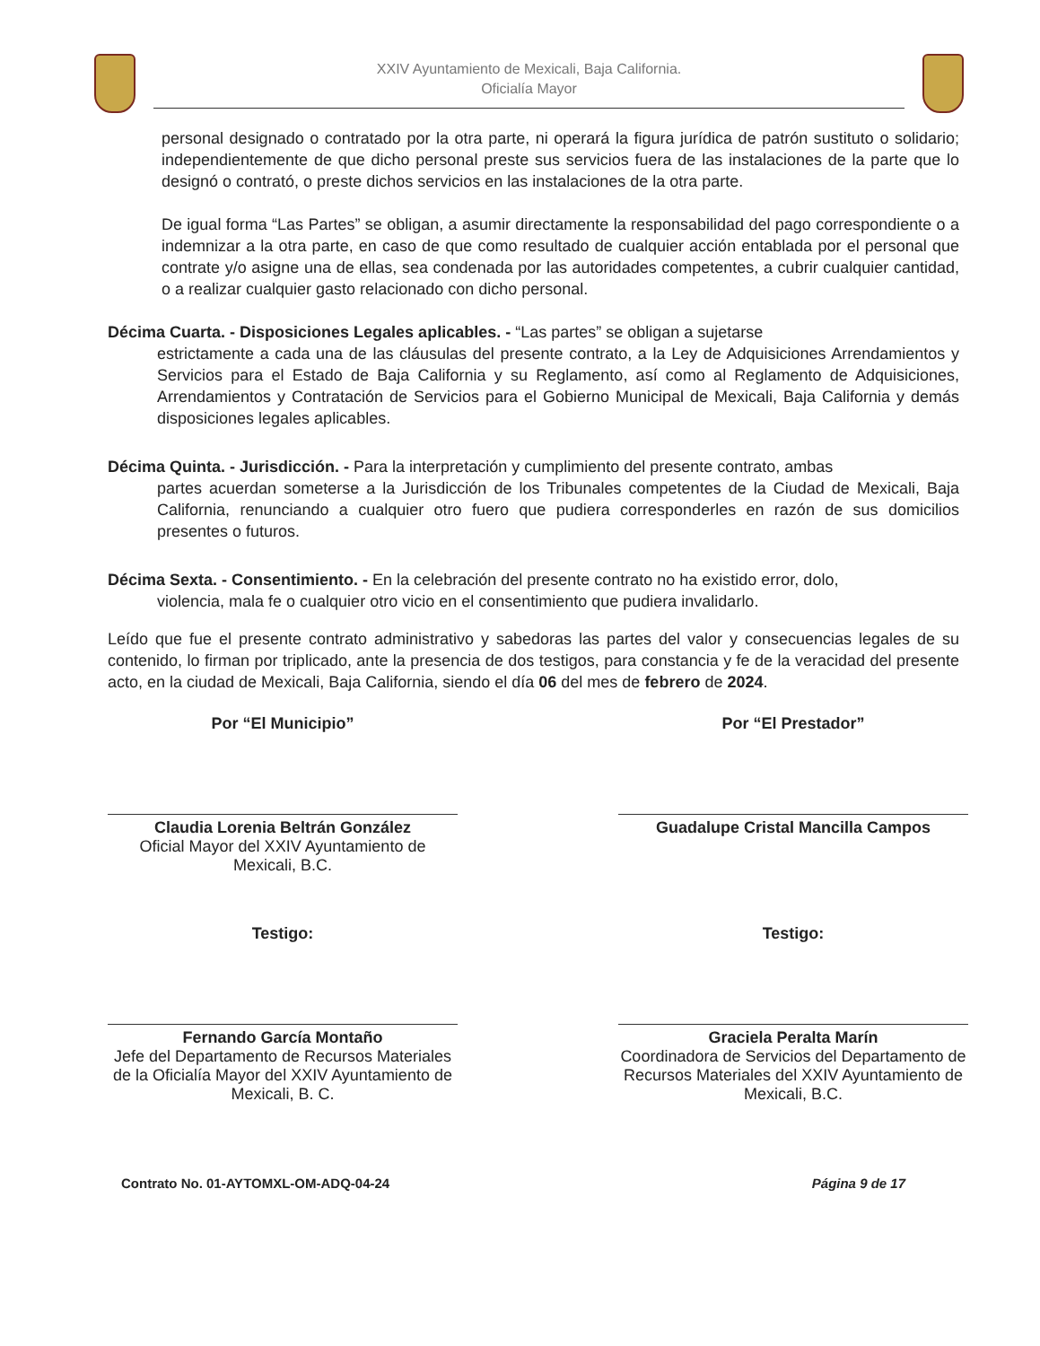XXIV Ayuntamiento de Mexicali, Baja California.
Oficialía Mayor
personal designado o contratado por la otra parte, ni operará la figura jurídica de patrón sustituto o solidario; independientemente de que dicho personal preste sus servicios fuera de las instalaciones de la parte que lo designó o contrató, o preste dichos servicios en las instalaciones de la otra parte.
De igual forma “Las Partes” se obligan, a asumir directamente la responsabilidad del pago correspondiente o a indemnizar a la otra parte, en caso de que como resultado de cualquier acción entablada por el personal que contrate y/o asigne una de ellas, sea condenada por las autoridades competentes, a cubrir cualquier cantidad, o a realizar cualquier gasto relacionado con dicho personal.
Décima Cuarta. - Disposiciones Legales aplicables. - “Las partes” se obligan a sujetarse
estrictamente a cada una de las cláusulas del presente contrato, a la Ley de Adquisiciones Arrendamientos y Servicios para el Estado de Baja California y su Reglamento, así como al Reglamento de Adquisiciones, Arrendamientos y Contratación de Servicios para el Gobierno Municipal de Mexicali, Baja California y demás disposiciones legales aplicables.
Décima Quinta. - Jurisdicción. - Para la interpretación y cumplimiento del presente contrato, ambas
partes acuerdan someterse a la Jurisdicción de los Tribunales competentes de la Ciudad de Mexicali, Baja California, renunciando a cualquier otro fuero que pudiera corresponderles en razón de sus domicilios presentes o futuros.
Décima Sexta. - Consentimiento. - En la celebración del presente contrato no ha existido error, dolo,
violencia, mala fe o cualquier otro vicio en el consentimiento que pudiera invalidarlo.
Leído que fue el presente contrato administrativo y sabedoras las partes del valor y consecuencias legales de su contenido, lo firman por triplicado, ante la presencia de dos testigos, para constancia y fe de la veracidad del presente acto, en la ciudad de Mexicali, Baja California, siendo el día 06 del mes de febrero de 2024.
Por “El Municipio”
Claudia Lorenia Beltrán González
Oficial Mayor del XXIV Ayuntamiento de Mexicali, B.C.
Por “El Prestador”
Guadalupe Cristal Mancilla Campos
Testigo:
Fernando García Montaño
Jefe del Departamento de Recursos Materiales de la Oficialía Mayor del XXIV Ayuntamiento de Mexicali, B. C.
Testigo:
Graciela Peralta Marín
Coordinadora de Servicios del Departamento de Recursos Materiales del XXIV Ayuntamiento de Mexicali, B.C.
Contrato No. 01-AYTOMXL-OM-ADQ-04-24 Página 9 de 17